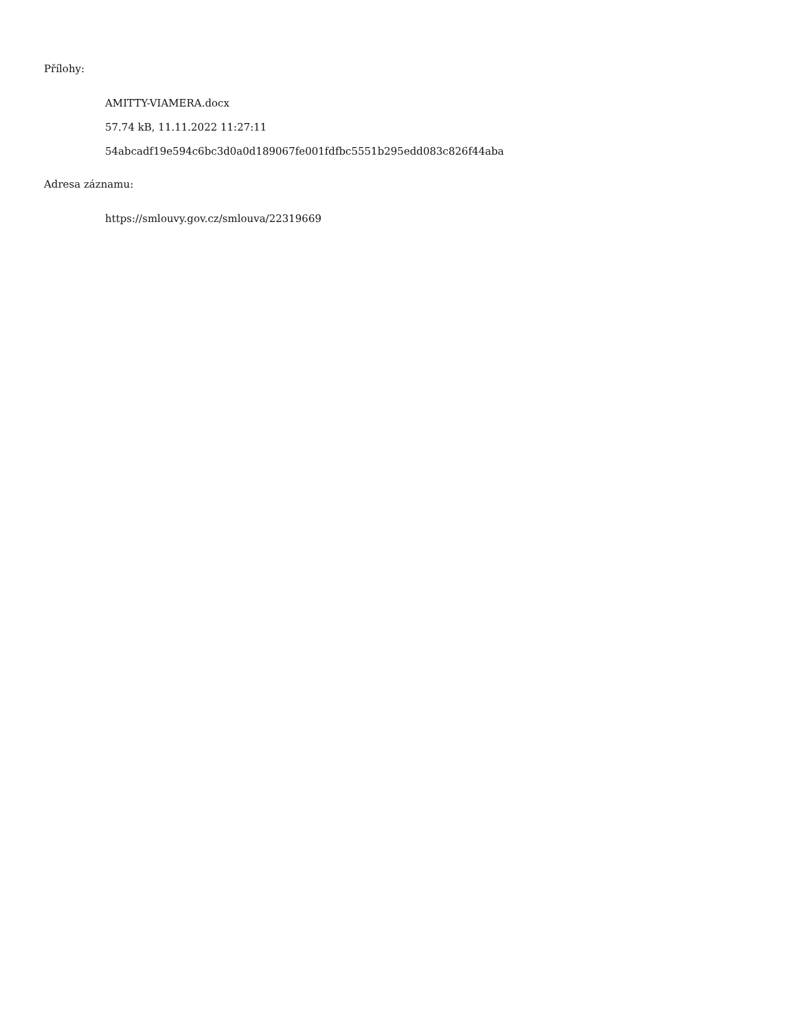Přílohy:
AMITTY-VIAMERA.docx
57.74 kB, 11.11.2022 11:27:11
54abcadf19e594c6bc3d0a0d189067fe001fdfbc5551b295edd083c826f44aba
Adresa záznamu:
https://smlouvy.gov.cz/smlouva/22319669